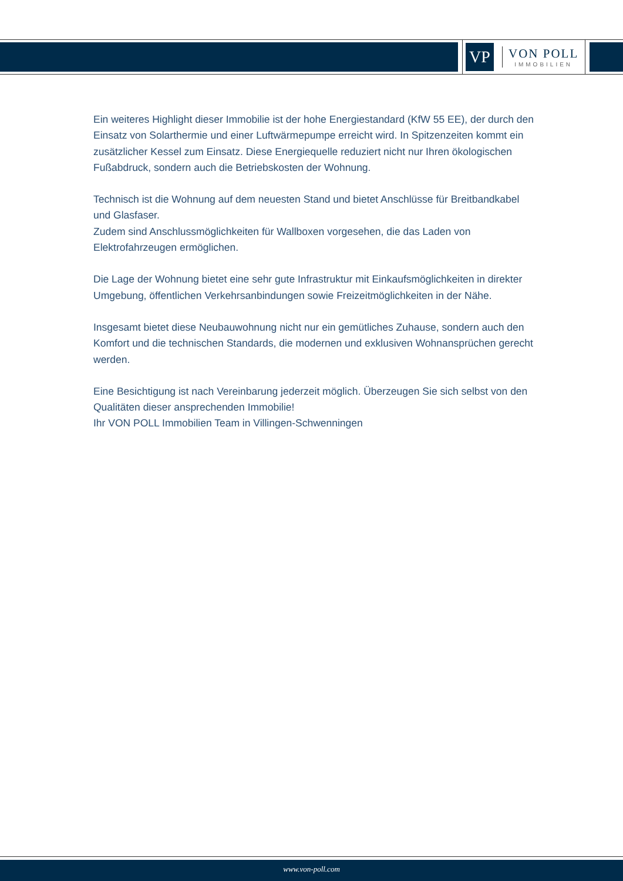VP
VON POLL
IMMOBILIEN
Ein weiteres Highlight dieser Immobilie ist der hohe Energiestandard (KfW 55 EE), der durch den Einsatz von Solarthermie und einer Luftwärmepumpe erreicht wird. In Spitzenzeiten kommt ein zusätzlicher Kessel zum Einsatz. Diese Energiequelle reduziert nicht nur Ihren ökologischen Fußabdruck, sondern auch die Betriebskosten der Wohnung.
Technisch ist die Wohnung auf dem neuesten Stand und bietet Anschlüsse für Breitbandkabel und Glasfaser.
Zudem sind Anschlussmöglichkeiten für Wallboxen vorgesehen, die das Laden von Elektrofahrzeugen ermöglichen.
Die Lage der Wohnung bietet eine sehr gute Infrastruktur mit Einkaufsmöglichkeiten in direkter Umgebung, öffentlichen Verkehrsanbindungen sowie Freizeitmöglichkeiten in der Nähe.
Insgesamt bietet diese Neubauwohnung nicht nur ein gemütliches Zuhause, sondern auch den Komfort und die technischen Standards, die modernen und exklusiven Wohnansprüchen gerecht werden.
Eine Besichtigung ist nach Vereinbarung jederzeit möglich. Überzeugen Sie sich selbst von den Qualitäten dieser ansprechenden Immobilie!
Ihr VON POLL Immobilien Team in Villingen-Schwenningen
www.von-poll.com